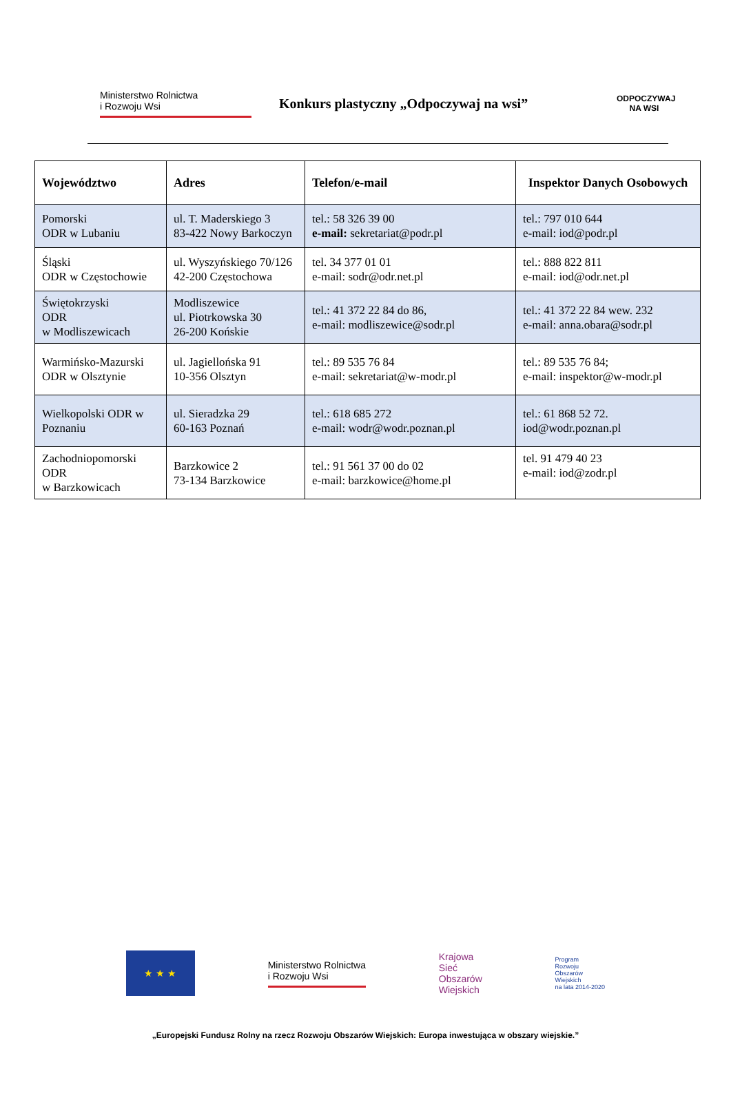Ministerstwo Rolnictwa
i Rozwoju Wsi
Konkurs plastyczny „Odpoczywaj na wsi”
ODPOCZYWAJ
NA WSI
| Województwo | Adres | Telefon/e-mail | Inspektor Danych Osobowych |
| --- | --- | --- | --- |
| Pomorski ODR w Lubaniu | ul. T. Maderskiego 3 83-422 Nowy Barkoczyn | tel.: 58 326 39 00 e-mail: sekretariat@podr.pl | tel.: 797 010 644 e-mail: iod@podr.pl |
| Śląski ODR w Częstochowie | ul. Wyszyńskiego 70/126 42-200 Częstochowa | tel. 34 377 01 01 e-mail: sodr@odr.net.pl | tel.: 888 822 811 e-mail: iod@odr.net.pl |
| Świętokrzyski ODR w Modliszewicach | Modliszewice ul. Piotrkowska 30 26-200 Końskie | tel.: 41 372 22 84 do 86, e-mail: modliszewice@sodr.pl | tel.: 41 372 22 84 wew. 232 e-mail: anna.obara@sodr.pl |
| Warmińsko-Mazurski ODR w Olsztynie | ul. Jagiellońska 91 10-356 Olsztyn | tel.: 89 535 76 84 e-mail: sekretariat@w-modr.pl | tel.: 89 535 76 84; e-mail: inspektor@w-modr.pl |
| Wielkopolski ODR w Poznaniu | ul. Sieradzka 29 60-163 Poznań | tel.: 618 685 272 e-mail: wodr@wodr.poznan.pl | tel.: 61 868 52 72. iod@wodr.poznan.pl |
| Zachodniopomorski ODR w Barzkowicach | Barzkowice 2 73-134 Barzkowice | tel.: 91 561 37 00 do 02 e-mail: barzkowice@home.pl | tel. 91 479 40 23 e-mail: iod@zodr.pl |
★ ★ ★
Ministerstwo Rolnictwa
i Rozwoju Wsi
Krajowa
Sieć
Obszarów
Wiejskich
Program
Rozwoju
Obszarów
Wiejskich
na lata 2014-2020
„Europejski Fundusz Rolny na rzecz Rozwoju Obszarów Wiejskich: Europa inwestująca w obszary wiejskie.”